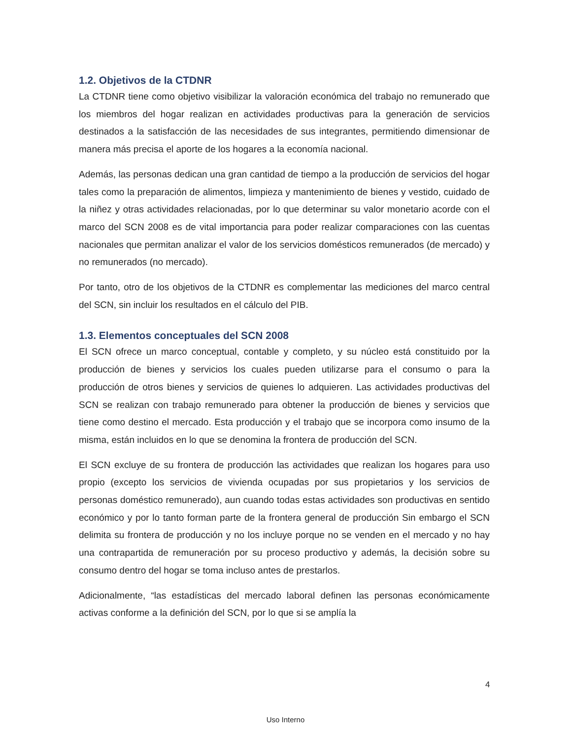1.2. Objetivos de la CTDNR
La CTDNR tiene como objetivo visibilizar la valoración económica del trabajo no remunerado que los miembros del hogar realizan en actividades productivas para la generación de servicios destinados a la satisfacción de las necesidades de sus integrantes, permitiendo dimensionar de manera más precisa el aporte de los hogares a la economía nacional.
Además, las personas dedican una gran cantidad de tiempo a la producción de servicios del hogar tales como la preparación de alimentos, limpieza y mantenimiento de bienes y vestido, cuidado de la niñez y otras actividades relacionadas, por lo que determinar su valor monetario acorde con el marco del SCN 2008 es de vital importancia para poder realizar comparaciones con las cuentas nacionales que permitan analizar el valor de los servicios domésticos remunerados (de mercado) y no remunerados (no mercado).
Por tanto, otro de los objetivos de la CTDNR es complementar las mediciones del marco central del SCN, sin incluir los resultados en el cálculo del PIB.
1.3. Elementos conceptuales del SCN 2008
El SCN ofrece un marco conceptual, contable y completo, y su núcleo está constituido por la producción de bienes y servicios los cuales pueden utilizarse para el consumo o para la producción de otros bienes y servicios de quienes lo adquieren. Las actividades productivas del SCN se realizan con trabajo remunerado para obtener la producción de bienes y servicios que tiene como destino el mercado. Esta producción y el trabajo que se incorpora como insumo de la misma, están incluidos en lo que se denomina la frontera de producción del SCN.
El SCN excluye de su frontera de producción las actividades que realizan los hogares para uso propio (excepto los servicios de vivienda ocupadas por sus propietarios y los servicios de personas doméstico remunerado), aun cuando todas estas actividades son productivas en sentido económico y por lo tanto forman parte de la frontera general de producción Sin embargo el SCN delimita su frontera de producción y no los incluye porque no se venden en el mercado y no hay una contrapartida de remuneración por su proceso productivo y además, la decisión sobre su consumo dentro del hogar se toma incluso antes de prestarlos.
Adicionalmente, “las estadísticas del mercado laboral definen las personas económicamente activas conforme a la definición del SCN, por lo que si se amplía la
4
Uso Interno